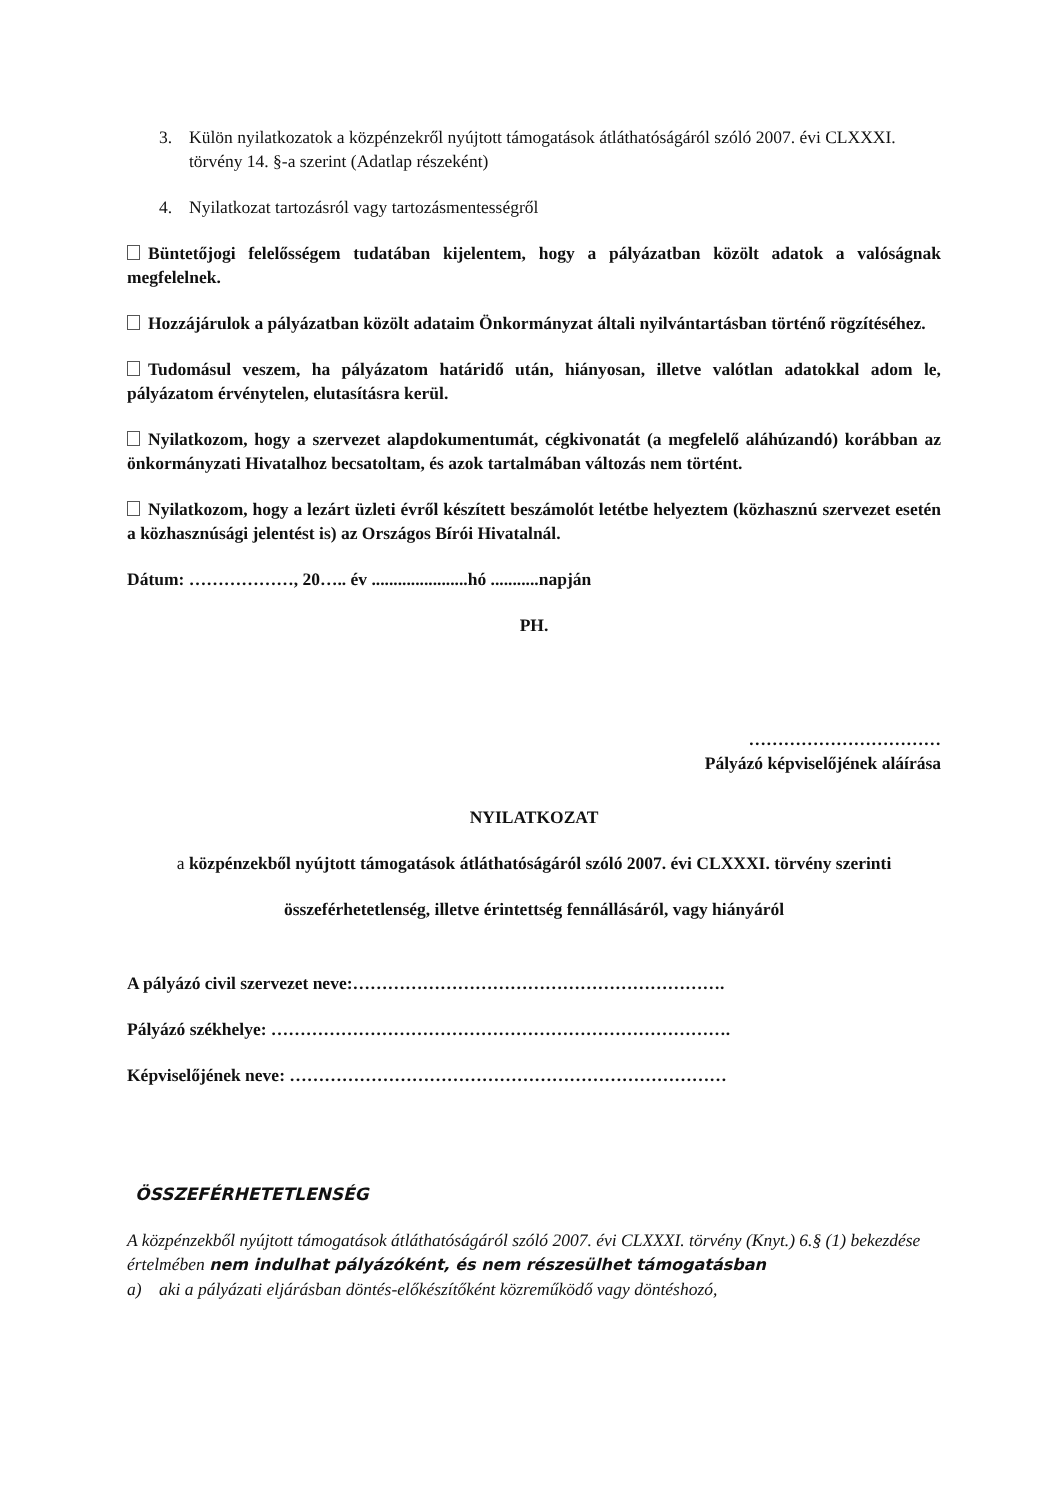3. Külön nyilatkozatok a közpénzekről nyújtott támogatások átláthatóságáról szóló 2007. évi CLXXXI. törvény 14. §-a szerint (Adatlap részeként)
4. Nyilatkozat tartozásról vagy tartozásmentességről
Büntetőjogi felelősségem tudatában kijelentem, hogy a pályázatban közölt adatok a valóságnak megfelelnek.
Hozzájárulok a pályázatban közölt adataim Önkormányzat általi nyilvántartásban történő rögzítéséhez.
Tudomásul veszem, ha pályázatom határidő után, hiányosan, illetve valótlan adatokkal adom le, pályázatom érvénytelen, elutasításra kerül.
Nyilatkozom, hogy a szervezet alapdokumentumát, cégkivonatát (a megfelelő aláhúzandó) korábban az önkormányzati Hivatalhoz becsatoltam, és azok tartalmában változás nem történt.
Nyilatkozom, hogy a lezárt üzleti évről készített beszámolót letétbe helyeztem (közhasznú szervezet esetén a közhasznúsági jelentést is) az Országos Bírói Hivatalnál.
Dátum: ………………, 20….. év ......................hó ...........napján
PH.
……………………………
Pályázó képviselőjének aláírása
NYILATKOZAT
a közpénzekből nyújtott támogatások átláthatóságáról szóló 2007. évi CLXXXI. törvény szerinti
összeférhetetlenség, illetve érintettség fennállásáról, vagy hiányáról
A pályázó civil szervezet neve:……………………………………………………….
Pályázó székhelye: …………………………………………………………………….
Képviselőjének neve: …………………………………………………………………
ÖSSZEFÉRHETETLENSÉG
A közpénzekből nyújtott támogatások átláthatóságáról szóló 2007. évi CLXXXI. törvény (Knyt.) 6.§ (1) bekezdése értelmében nem indulhat pályázóként, és nem részesülhet támogatásban
a) aki a pályázati eljárásban döntés-előkészítőként közreműködő vagy döntéshozó,